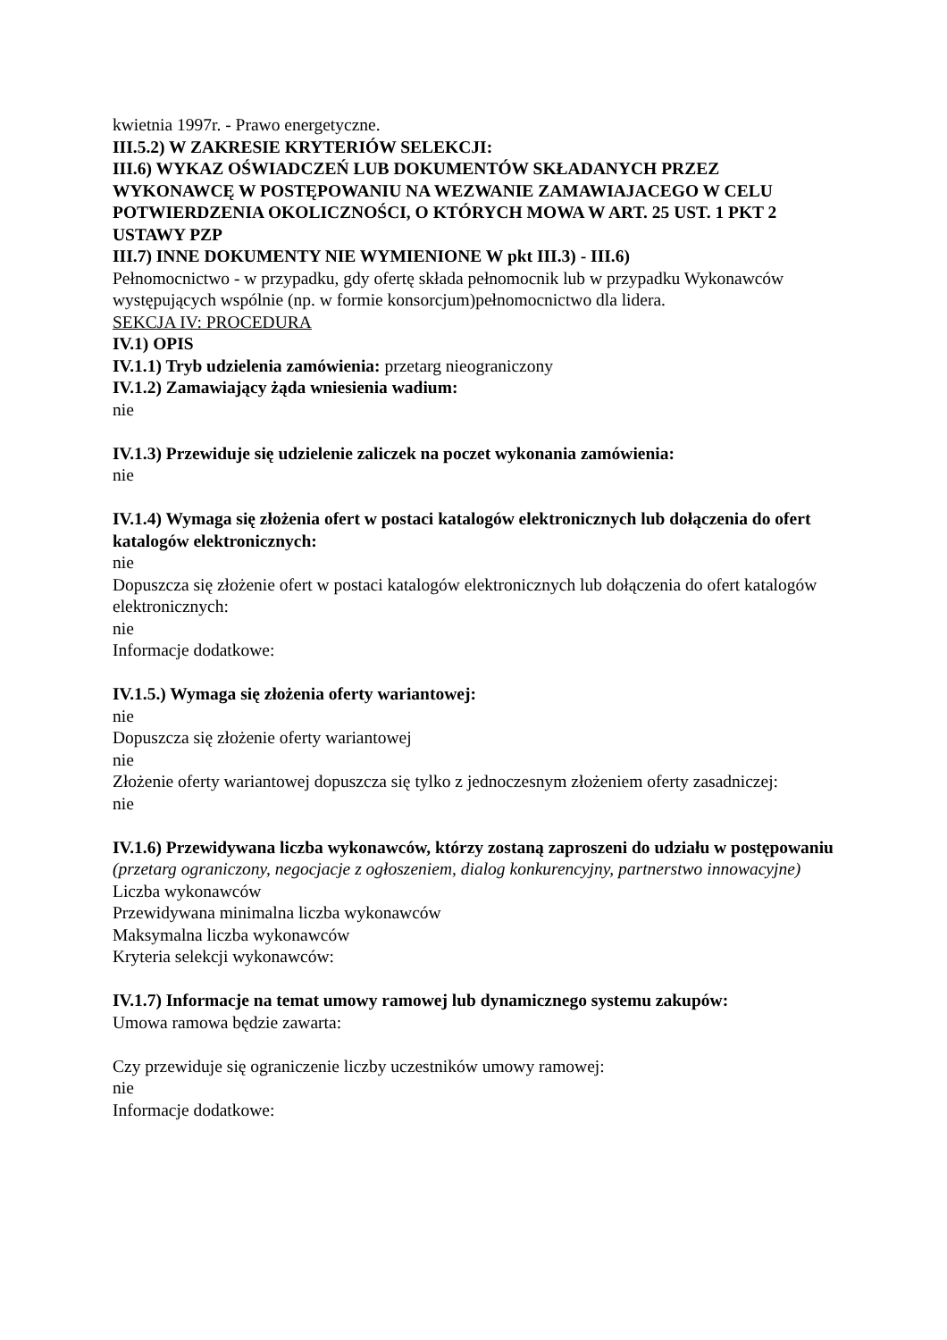kwietnia 1997r. - Prawo energetyczne.
III.5.2) W ZAKRESIE KRYTERIÓW SELEKCJI:
III.6) WYKAZ OŚWIADCZEŃ LUB DOKUMENTÓW SKŁADANYCH PRZEZ WYKONAWCĘ W POSTĘPOWANIU NA WEZWANIE ZAMAWIAJACEGO W CELU POTWIERDZENIA OKOLICZNOŚCI, O KTÓRYCH MOWA W ART. 25 UST. 1 PKT 2 USTAWY PZP
III.7) INNE DOKUMENTY NIE WYMIENIONE W pkt III.3) - III.6)
Pełnomocnictwo - w przypadku, gdy ofertę składa pełnomocnik lub w przypadku Wykonawców występujących wspólnie (np. w formie konsorcjum)pełnomocnictwo dla lidera.
SEKCJA IV: PROCEDURA
IV.1) OPIS
IV.1.1) Tryb udzielenia zamówienia: przetarg nieograniczony
IV.1.2) Zamawiający żąda wniesienia wadium:
nie
IV.1.3) Przewiduje się udzielenie zaliczek na poczet wykonania zamówienia:
nie
IV.1.4) Wymaga się złożenia ofert w postaci katalogów elektronicznych lub dołączenia do ofert katalogów elektronicznych:
nie
Dopuszcza się złożenie ofert w postaci katalogów elektronicznych lub dołączenia do ofert katalogów elektronicznych:
nie
Informacje dodatkowe:
IV.1.5.) Wymaga się złożenia oferty wariantowej:
nie
Dopuszcza się złożenie oferty wariantowej
nie
Złożenie oferty wariantowej dopuszcza się tylko z jednoczesnym złożeniem oferty zasadniczej:
nie
IV.1.6) Przewidywana liczba wykonawców, którzy zostaną zaproszeni do udziału w postępowaniu
(przetarg ograniczony, negocjacje z ogłoszeniem, dialog konkurencyjny, partnerstwo innowacyjne)
Liczba wykonawców
Przewidywana minimalna liczba wykonawców
Maksymalna liczba wykonawców
Kryteria selekcji wykonawców:
IV.1.7) Informacje na temat umowy ramowej lub dynamicznego systemu zakupów:
Umowa ramowa będzie zawarta:
Czy przewiduje się ograniczenie liczby uczestników umowy ramowej:
nie
Informacje dodatkowe: